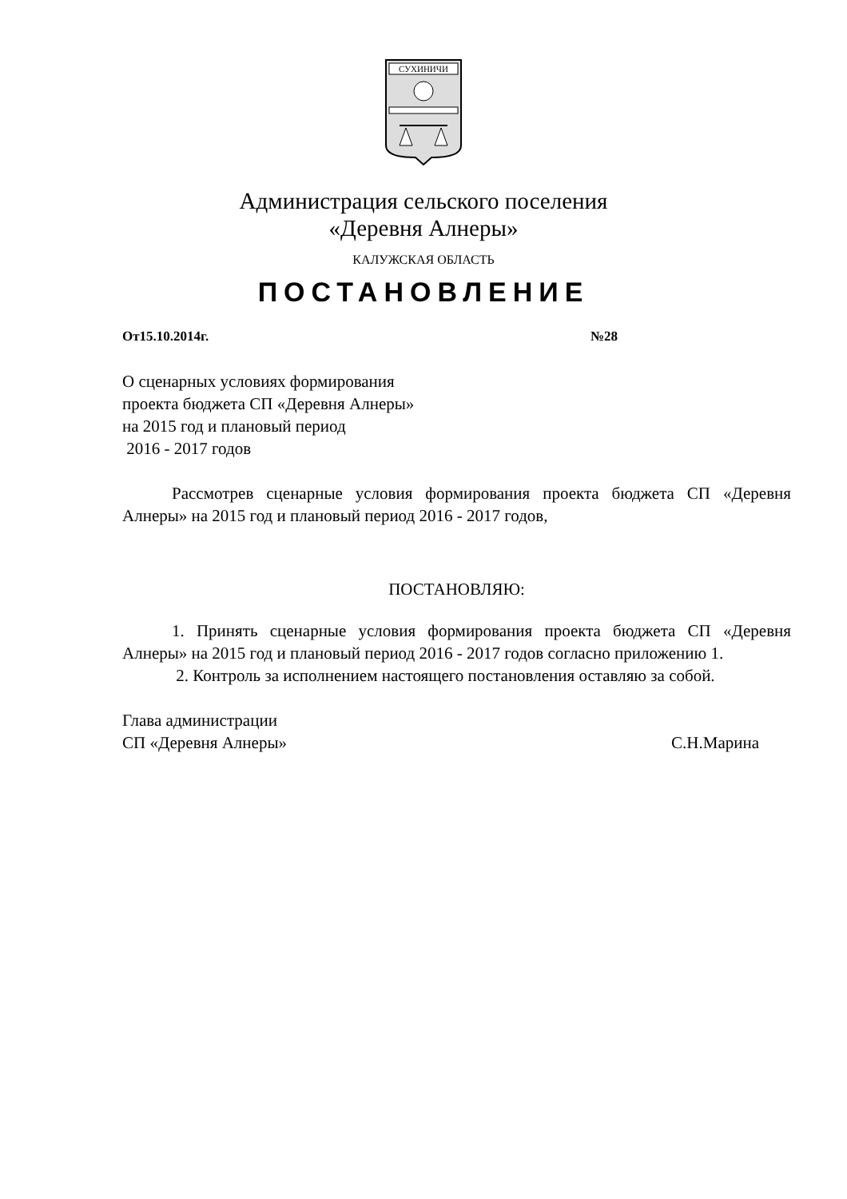СУХИНИЧИ
Администрация сельского поселения
«Деревня Алнеры»
КАЛУЖСКАЯ ОБЛАСТЬ
ПОСТАНОВЛЕНИЕ
От15.10.2014г. №28
О сценарных условиях формирования
проекта бюджета СП «Деревня Алнеры»
на 2015 год и плановый период
2016 - 2017 годов
Рассмотрев сценарные условия формирования проекта бюджета СП «Деревня Алнеры» на 2015 год и плановый период 2016 - 2017 годов,
ПОСТАНОВЛЯЮ:
1. Принять сценарные условия формирования проекта бюджета СП «Деревня Алнеры» на 2015 год и плановый период 2016 - 2017 годов согласно приложению 1.
2. Контроль за исполнением настоящего постановления оставляю за собой.
Глава администрации
СП «Деревня Алнеры» С.Н.Марина